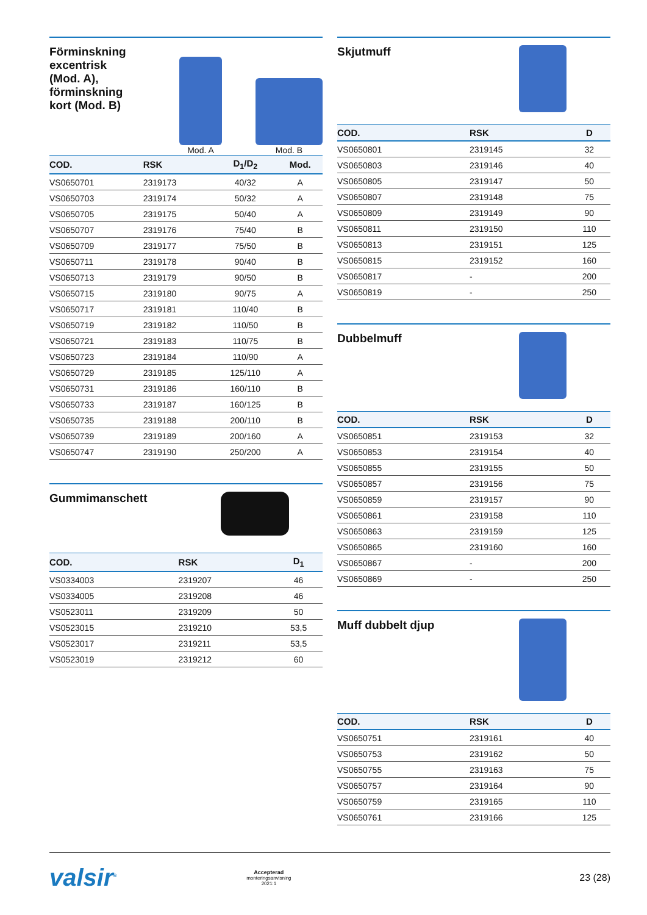Förminskning
excentrisk
(Mod. A),
förminskning
kort (Mod. B)
Mod. A
Mod. B
| COD. | RSK | D<sub>1</sub>/D<sub>2</sub> | Mod. |
| --- | --- | --- | --- |
| VS0650701 | 2319173 | 40/32 | A |
| VS0650703 | 2319174 | 50/32 | A |
| VS0650705 | 2319175 | 50/40 | A |
| VS0650707 | 2319176 | 75/40 | B |
| VS0650709 | 2319177 | 75/50 | B |
| VS0650711 | 2319178 | 90/40 | B |
| VS0650713 | 2319179 | 90/50 | B |
| VS0650715 | 2319180 | 90/75 | A |
| VS0650717 | 2319181 | 110/40 | B |
| VS0650719 | 2319182 | 110/50 | B |
| VS0650721 | 2319183 | 110/75 | B |
| VS0650723 | 2319184 | 110/90 | A |
| VS0650729 | 2319185 | 125/110 | A |
| VS0650731 | 2319186 | 160/110 | B |
| VS0650733 | 2319187 | 160/125 | B |
| VS0650735 | 2319188 | 200/110 | B |
| VS0650739 | 2319189 | 200/160 | A |
| VS0650747 | 2319190 | 250/200 | A |
Gummimanschett
| COD. | RSK | D<sub>1</sub> |
| --- | --- | --- |
| VS0334003 | 2319207 | 46 |
| VS0334005 | 2319208 | 46 |
| VS0523011 | 2319209 | 50 |
| VS0523015 | 2319210 | 53,5 |
| VS0523017 | 2319211 | 53,5 |
| VS0523019 | 2319212 | 60 |
Skjutmuff
| COD. | RSK | D |
| --- | --- | --- |
| VS0650801 | 2319145 | 32 |
| VS0650803 | 2319146 | 40 |
| VS0650805 | 2319147 | 50 |
| VS0650807 | 2319148 | 75 |
| VS0650809 | 2319149 | 90 |
| VS0650811 | 2319150 | 110 |
| VS0650813 | 2319151 | 125 |
| VS0650815 | 2319152 | 160 |
| VS0650817 | - | 200 |
| VS0650819 | - | 250 |
Dubbelmuff
| COD. | RSK | D |
| --- | --- | --- |
| VS0650851 | 2319153 | 32 |
| VS0650853 | 2319154 | 40 |
| VS0650855 | 2319155 | 50 |
| VS0650857 | 2319156 | 75 |
| VS0650859 | 2319157 | 90 |
| VS0650861 | 2319158 | 110 |
| VS0650863 | 2319159 | 125 |
| VS0650865 | 2319160 | 160 |
| VS0650867 | - | 200 |
| VS0650869 | - | 250 |
Muff dubbelt djup
| COD. | RSK | D |
| --- | --- | --- |
| VS0650751 | 2319161 | 40 |
| VS0650753 | 2319162 | 50 |
| VS0650755 | 2319163 | 75 |
| VS0650757 | 2319164 | 90 |
| VS0650759 | 2319165 | 110 |
| VS0650761 | 2319166 | 125 |
valsir<sup>®</sup>
Accepterad
monteringsanvisning
2021:1
23 (28)